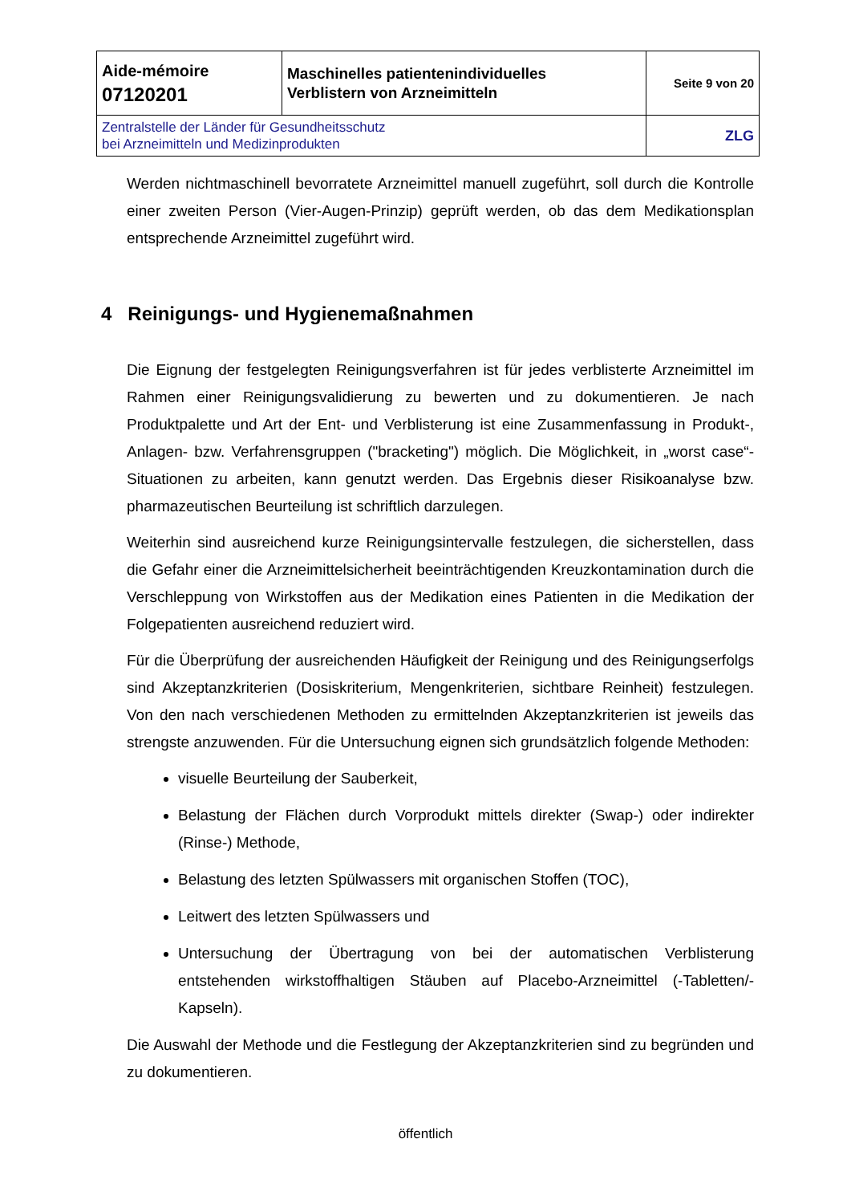| Aide-mémoire 07120201 | Maschinelles patientenindividuelles Verblistern von Arzneimitteln | Seite 9 von 20 |
| Zentralstelle der Länder für Gesundheitsschutz bei Arzneimitteln und Medizinprodukten | | ZLG |
Werden nichtmaschinell bevorratete Arzneimittel manuell zugeführt, soll durch die Kontrolle einer zweiten Person (Vier-Augen-Prinzip) geprüft werden, ob das dem Medikationsplan entsprechende Arzneimittel zugeführt wird.
4 Reinigungs- und Hygienemaßnahmen
Die Eignung der festgelegten Reinigungsverfahren ist für jedes verblisterte Arzneimittel im Rahmen einer Reinigungsvalidierung zu bewerten und zu dokumentieren. Je nach Produktpalette und Art der Ent- und Verblisterung ist eine Zusammenfassung in Produkt-, Anlagen- bzw. Verfahrensgruppen ("bracketing") möglich. Die Möglichkeit, in „worst case“-Situationen zu arbeiten, kann genutzt werden. Das Ergebnis dieser Risikoanalyse bzw. pharmazeutischen Beurteilung ist schriftlich darzulegen.
Weiterhin sind ausreichend kurze Reinigungsintervalle festzulegen, die sicherstellen, dass die Gefahr einer die Arzneimittelsicherheit beeinträchtigenden Kreuzkontamination durch die Verschleppung von Wirkstoffen aus der Medikation eines Patienten in die Medikation der Folgepatienten ausreichend reduziert wird.
Für die Überprüfung der ausreichenden Häufigkeit der Reinigung und des Reinigungserfolgs sind Akzeptanzkriterien (Dosiskriterium, Mengenkriterien, sichtbare Reinheit) festzulegen. Von den nach verschiedenen Methoden zu ermittelnden Akzeptanzkriterien ist jeweils das strengste anzuwenden. Für die Untersuchung eignen sich grundsätzlich folgende Methoden:
visuelle Beurteilung der Sauberkeit,
Belastung der Flächen durch Vorprodukt mittels direkter (Swap-) oder indirekter (Rinse-) Methode,
Belastung des letzten Spülwassers mit organischen Stoffen (TOC),
Leitwert des letzten Spülwassers und
Untersuchung der Übertragung von bei der automatischen Verblisterung entstehenden wirkstoffhaltigen Stäuben auf Placebo-Arzneimittel (-Tabletten/-Kapseln).
Die Auswahl der Methode und die Festlegung der Akzeptanzkriterien sind zu begründen und zu dokumentieren.
öffentlich